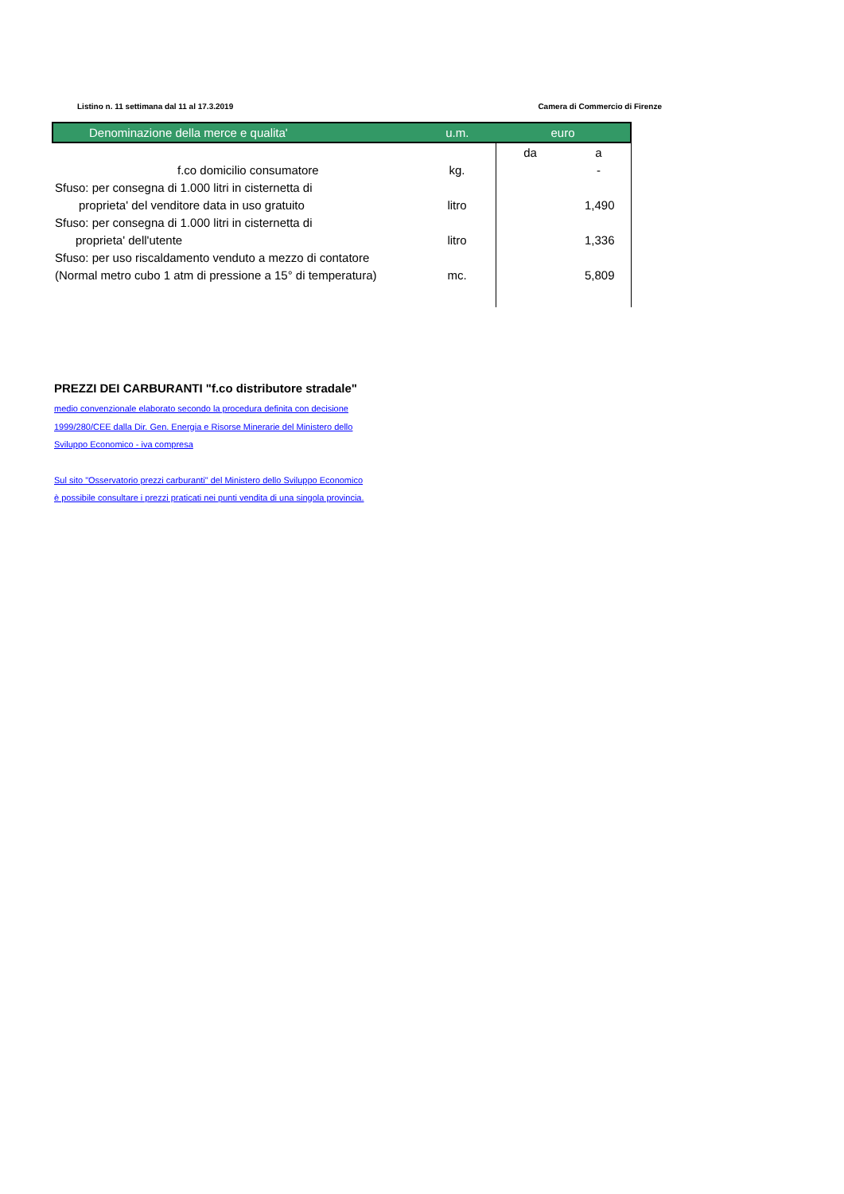Listino n. 11 settimana dal 11 al 17.3.2019 Camera di Commercio di Firenze
| Denominazione della merce e qualita' | u.m. | euro | |
| --- | --- | --- | --- |
| | | da | a |
| f.co domicilio consumatore | kg. | | - |
| Sfuso: per consegna di 1.000 litri in cisternetta di | | | |
| proprieta' del venditore data in uso gratuito | litro | | 1,490 |
| Sfuso: per consegna di 1.000 litri in cisternetta di | | | |
| proprieta' dell'utente | litro | | 1,336 |
| Sfuso: per uso riscaldamento venduto a mezzo di contatore | | | |
| (Normal metro cubo 1 atm di pressione a 15° di temperatura) | mc. | | 5,809 |
PREZZI DEI CARBURANTI "f.co distributore stradale"
medio convenzionale elaborato secondo la procedura definita con decisione
1999/280/CEE dalla Dir. Gen. Energia e Risorse Minerarie del Ministero dello
Sviluppo Economico - iva compresa
Sul sito "Osservatorio prezzi carburanti" del Ministero dello Sviluppo Economico
è possibile consultare i prezzi praticati nei punti vendita di una singola provincia.